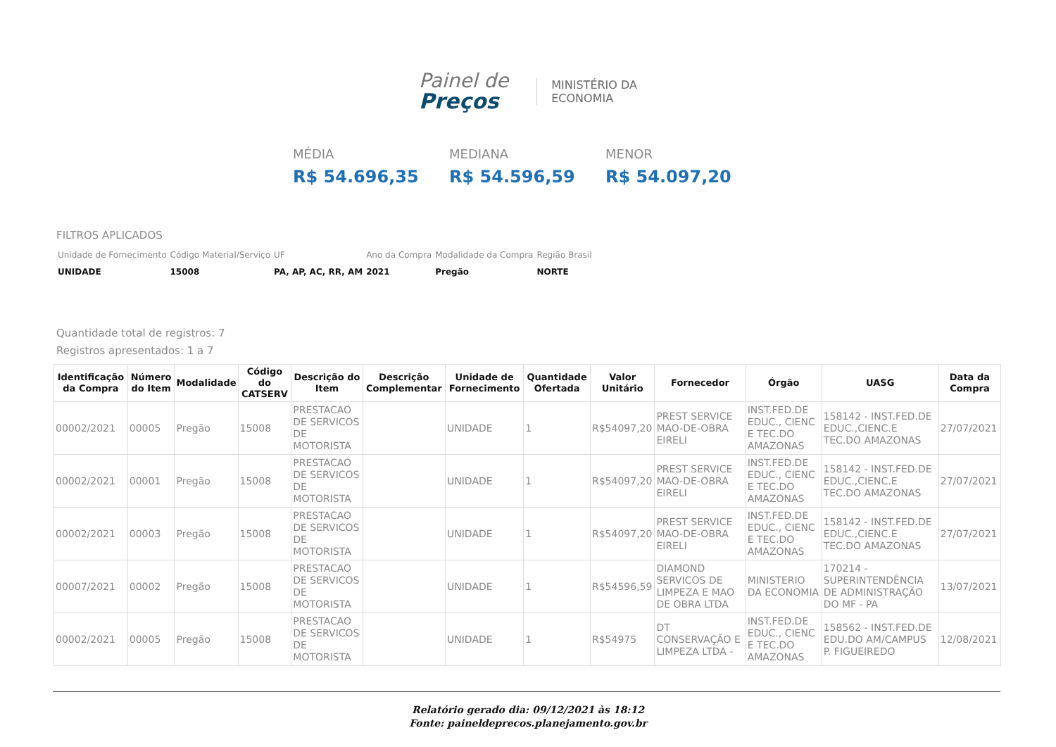Painel de
Preços
MINISTÉRIO DA
ECONOMIA
MÉDIA
R$ 54.696,35
MEDIANA
R$ 54.596,59
MENOR
R$ 54.097,20
FILTROS APLICADOS
| Unidade de Fornecimento | Código Material/Serviço | UF | Ano da Compra | Modalidade da Compra | Região Brasil |
| UNIDADE | 15008 | PA, AP, AC, RR, AM | 2021 | Pregão | NORTE |
Quantidade total de registros: 7
Registros apresentados: 1 a 7
| Identificação da Compra | Número do Item | Modalidade | Código do CATSERV | Descrição do Item | Descrição Complementar | Unidade de Fornecimento | Quantidade Ofertada | Valor Unitário | Fornecedor | Órgão | UASG | Data da Compra |
| --- | --- | --- | --- | --- | --- | --- | --- | --- | --- | --- | --- | --- |
| 00002/2021 | 00005 | Pregão | 15008 | PRESTACAO DE SERVICOS DE MOTORISTA | | UNIDADE | 1 | R$54097,20 | PREST SERVICE MAO-DE-OBRA EIRELI | INST.FED.DE EDUC., CIENC E TEC.DO AMAZONAS | 158142 - INST.FED.DE EDUC.,CIENC.E TEC.DO AMAZONAS | 27/07/2021 |
| 00002/2021 | 00001 | Pregão | 15008 | PRESTACAO DE SERVICOS DE MOTORISTA | | UNIDADE | 1 | R$54097,20 | PREST SERVICE MAO-DE-OBRA EIRELI | INST.FED.DE EDUC., CIENC E TEC.DO AMAZONAS | 158142 - INST.FED.DE EDUC.,CIENC.E TEC.DO AMAZONAS | 27/07/2021 |
| 00002/2021 | 00003 | Pregão | 15008 | PRESTACAO DE SERVICOS DE MOTORISTA | | UNIDADE | 1 | R$54097,20 | PREST SERVICE MAO-DE-OBRA EIRELI | INST.FED.DE EDUC., CIENC E TEC.DO AMAZONAS | 158142 - INST.FED.DE EDUC.,CIENC.E TEC.DO AMAZONAS | 27/07/2021 |
| 00007/2021 | 00002 | Pregão | 15008 | PRESTACAO DE SERVICOS DE MOTORISTA | | UNIDADE | 1 | R$54596,59 | DIAMOND SERVICOS DE LIMPEZA E MAO DE OBRA LTDA | MINISTERIO DA ECONOMIA | 170214 - SUPERINTENDÊNCIA DE ADMINISTRAÇÃO DO MF - PA | 13/07/2021 |
| 00002/2021 | 00005 | Pregão | 15008 | PRESTACAO DE SERVICOS DE MOTORISTA | | UNIDADE | 1 | R$54975 | DT CONSERVAÇÃO E LIMPEZA LTDA - | INST.FED.DE EDUC., CIENC E TEC.DO AMAZONAS | 158562 - INST.FED.DE EDU.DO AM/CAMPUS P. FIGUEIREDO | 12/08/2021 |
Relatório gerado dia: 09/12/2021 às 18:12
Fonte: paineldeprecos.planejamento.gov.br